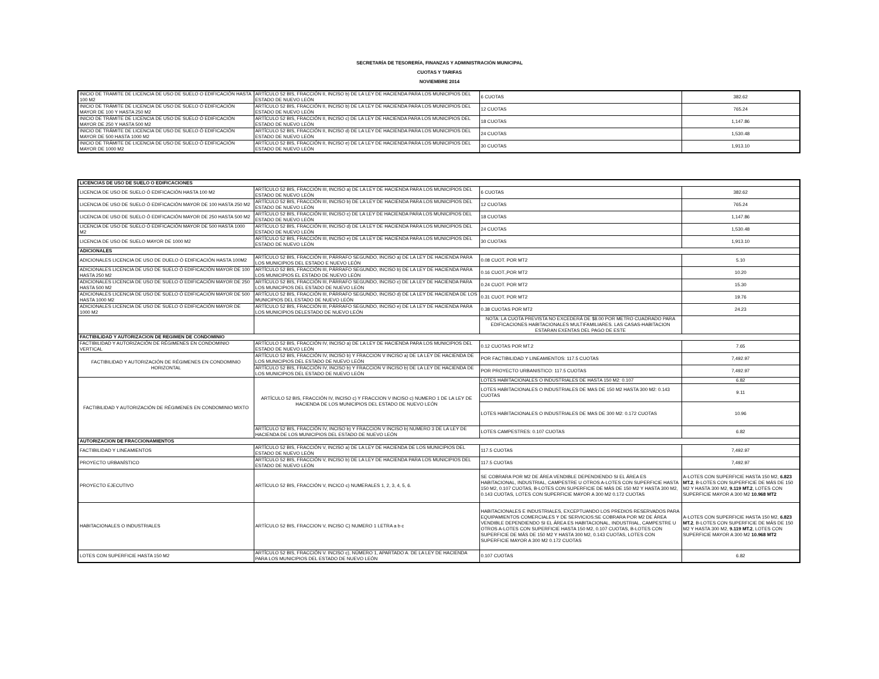SECRETARÍA DE TESORERÍA, FINANZAS Y ADMINISTRACIÓN MUNICIPAL
CUOTAS Y TARIFAS
NOVIEMBRE 2014
| INICIO DE TRAMITE DE LICENCIA DE USO DE SUELO O EDIFICACIÓN HASTA 100 M2 | ARTÍCULO 52 BIS, FRACCIÓN II, INCISO b) DE LA LEY DE HACIENDA PARA LOS MUNICIPIOS DEL ESTADO DE NUEVO LEÓN | 6 CUOTAS | 382.62 |
| INICIO DE TRÁMITE DE LICENCIA DE USO DE SUELO Ó EDIFICACIÓN MAYOR DE 100 Y HASTA 250 M2 | ARTÍCULO 52 BIS, FRACCIÓN II, INCISO b) DE LA LEY DE HACIENDA PARA LOS MUNICIPIOS DEL ESTADO DE NUEVO LEÓN | 12 CUOTAS | 765.24 |
| INICIO DE TRÁMITE DE LICENCIA DE USO DE SUELO Ó EDIFICACIÓN MAYOR DE 250 Y HASTA 500 M2 | ARTÍCULO 52 BIS, FRACCIÓN II, INCISO c) DE LA LEY DE HACIENDA PARA LOS MUNICIPIOS DEL ESTADO DE NUEVO LEÓN | 18 CUOTAS | 1,147.86 |
| INICIO DE TRÁMITE DE LICENCIA DE USO DE SUELO Ó EDIFICACIÓN MAYOR DE 500 HASTA 1000 M2 | ARTÍCULO 52 BIS, FRACCIÓN II, INCISO d) DE LA LEY DE HACIENDA PARA LOS MUNICIPIOS DEL ESTADO DE NUEVO LEÓN | 24 CUOTAS | 1,530.48 |
| INICIO DE TRÁMITE DE LICENCIA DE USO DE SUELO Ó EDIFICACIÓN MAYOR DE 1000 M2 | ARTÍCULO 52 BIS, FRACCIÓN II, INCISO e) DE LA LEY DE HACIENDA PARA LOS MUNICIPIOS DEL ESTADO DE NUEVO LEÓN | 30 CUOTAS | 1,913.10 |
| LICENCIAS DE USO DE SUELO O EDIFICACIONES | | | |
| --- | --- | --- | --- |
| LICENCIA DE USO DE SUELO Ó EDIFICACIÓN HASTA 100 M2 | ARTÍCULO 52 BIS, FRACCIÓN III, INCISO a) DE LA LEY DE HACIENDA PARA LOS MUNICIPIOS DEL ESTADO DE NUEVO LEÓN | 6 CUOTAS | 382.62 |
| LICENCIA DE USO DE SUELO Ó EDIFICACIÓN MAYOR DE 100 HASTA 250 M2 | ARTÍCULO 52 BIS, FRACCIÓN III, INCISO b) DE LA LEY DE HACIENDA PARA LOS MUNICIPIOS DEL ESTADO DE NUEVO LEÓN | 12 CUOTAS | 765.24 |
| LICENCIA DE USO DE SUELO Ó EDIFICACIÓN MAYOR DE 250 HASTA 500 M2 | ARTÍCULO 52 BIS, FRACCIÓN III, INCISO c) DE LA LEY DE HACIENDA PARA LOS MUNICIPIOS DEL ESTADO DE NUEVO LEÓN | 18 CUOTAS | 1,147.86 |
| LICENCIA DE USO DE SUELO Ó EDIFICACIÓN MAYOR DE 500 HASTA 1000 M2 | ARTÍCULO 52 BIS, FRACCIÓN III, INCISO d) DE LA LEY DE HACIENDA PARA LOS MUNICIPIOS DEL ESTADO DE NUEVO LEÓN | 24 CUOTAS | 1,530.48 |
| LICENCIA DE USO DE SUELO MAYOR DE 1000 M2 | ARTÍCULO 52 BIS, FRACCIÓN III, INCISO e) DE LA LEY DE HACIENDA PARA LOS MUNICIPIOS DEL ESTADO DE NUEVO LEÓN | 30 CUOTAS | 1,913.10 |
| ADICIONALES | | | |
| ADICIONALES LICENCIA DE USO DE DUELO Ó EDIFICACIÓN HASTA 100M2 | ARTÍCULO 52 BIS, FRACCIÓN III, PÁRRAFO SEGUNDO, INCISO a) DE LA LEY DE HACIENDA PARA LOS MUNICIPIOS DEL ESTADO E NUEVO LEÓN | 0.08 CUOT. POR MT2 | 5.10 |
| ADICIONALES LICENCIA DE USO DE SUELO Ó EDIFICACIÓN MAYOR DE 100 HASTA 250 M2 | ARTÍCULO 52 BIS, FRACCIÓN III, PÁRRAFO SEGUNDO, INCISO b) DE LA LEY DE HACIENDA PARA LOS MUNICIPIOS EL ESTADO DE NUEVO LEÓN | 0.16 CUOT.,POR MT2 | 10.20 |
| ADICIONALES LICENCIA DE USO DE SUELO Ó EDIFICACIÓN MAYOR DE 250 HASTA 500 M2 | ARTÍCULO 52 BIS, FRACCIÓN III, PÁRRAFO SEGUNDO, INCISO c) DE LA LEY DE HACIENDA PARA LOS MUNICIPIOS DEL ESTADO DE NUEVO LEÓN | 0.24 CUOT. POR MT2 | 15.30 |
| ADICIONALES LICENCIA DE USO DE SUELO Ó EDIFICACIÓN MAYOR DE 500 HASTA 1000 M2 | ARTÍCULO 52 BIS, FRACCIÓN III, PÁRRAFO SEGUNDO, INCISO d) DE LA LEY DE HACIENDA DE LOS MUNICIPIOS DEL ESTADO DE NUEVO LEÓN | 0.31 CUOT. POR MT2 | 19.76 |
| ADICIONALES LICENCIA DE USO DE SUELO Ó EDIFICACIÓN MAYOR DE 1000 M2 | ARTÍCULO 52 BIS, FRACCIÓN III, PÁRRAFO SEGUNDO, INCISO e) DE LA LEY DE HACIENDA PARA LOS MUNICIPIOS DELESTADO DE NUEVO LEÓN | 0.38 CUOTAS POR MT2 | 24.23 |
| | | NOTA: LA CUOTA PREVISTA NO EXCEDERÁ DE $8.00 POR METRO CUADRADO PARA EDIFICACIONES HABITACIONALES MULTIFAMILIARES. LAS CASAS-HABITACION ESTARAN EXENTAS DEL PAGO DE ESTE | |
| FACTIBILIDAD Y AUTORIZACION DE REGIMEN DE CONDOMINIO | | | |
| FACTIBILIDAD Y AUTORIZACIÓN DE RÉGIMENES EN CONDOMINIO VERTICAL | ARTÍCULO 52 BIS, FRACCIÓN IV, INCISO a) DE LA LEY DE HACIENDA PARA LOS MUNICIPIOS DEL ESTADO DE NUEVO LEÓN | 0.12 CUOTAS POR MT.2 | 7.65 |
| FACTIBILIDAD Y AUTORIZACIÓN DE RÉGIMENES EN CONDOMINIO HORIZONTAL | ARTÍCULO 52 BIS, FRACCIÓN IV, INCISO b) Y FRACCION V INCISO a) DE LA LEY DE HACIENDA DE LOS MUNICIPIOS DEL ESTADO DE NUEVO LEÓN | POR FACTIBILIDAD Y LINEAMIENTOS: 117.5 CUOTAS | 7,492.97 |
| | ARTÍCULO 52 BIS, FRACCIÓN IV, INCISO b) Y FRACCION V INCISO b) DE LA LEY DE HACIENDA DE LOS MUNICIPIOS DEL ESTADO DE NUEVO LEÓN | POR PROYECTO URBANISTICO: 117.5 CUOTAS | 7,492.97 |
| FACTIBILIDAD Y AUTORIZACIÓN DE RÉGIMENES EN CONDOMINIO MIXTO | ARTÍCULO 52 BIS, FRACCIÓN IV, INCISO c) Y FRACCION V INCISO c) NUMERO 1 DE LA LEY DE HACIENDA DE LOS MUNICIPIOS DEL ESTADO DE NUEVO LEÓN | LOTES HABITACIONALES O INDUSTRIALES DE HASTA 150 M2: 0.107 | 6.82 |
| | | LOTES HABITACIONALES O INDUSTRIALES DE MAS DE 150 M2 HASTA 300 M2: 0.143 CUOTAS | 9.11 |
| | | LOTES HABITACIONALES O INDUSTRIALES DE MAS DE 300 M2: 0.172 CUOTAS | 10.96 |
| | ARTÍCULO 52 BIS, FRACCIÓN IV, INCISO b) Y FRACCION V INCISO b) NUMERO 3 DE LA LEY DE HACIENDA DE LOS MUNICIPIOS DEL ESTADO DE NUEVO LEÓN | LOTES CAMPESTRES: 0.107 CUOTAS | 6.82 |
| AUTORIZACION DE FRACCIONAMIENTOS | | | |
| FACTIBILIDAD Y LINEAMIENTOS | ARTÍCULO 52 BIS, FRACCIÓN V, INCISO a) DE LA LEY DE HACIENDA DE LOS MUNICIPIOS DEL ESTADO DE NUEVO LEÓN | 117.5 CUOTAS | 7,492.97 |
| PROYECTO URBANÍSTICO | ARTÍCULO 52 BIS, FRACCIÓN V, INCISO b) DE LA LEY DE HACIENDA PARA LOS MUNICIPIOS DEL ESTADO DE NUEVO LEÓN | 117.5 CUOTAS | 7,492.97 |
| PROYECTO EJECUTIVO | ARTÍCULO 52 BIS, FRACCIÓN V, INCICO c) NUMERALES 1, 2, 3, 4, 5, 6. | SE COBRARA POR M2 DE ÁREA VENDIBLE DEPENDIENDO SI EL ÁREA ES HABITACIONAL, INDUSTRIAL, CAMPESTRE U OTROS A-LOTES CON SUPERFICIE HASTA 150 M2, 0.107 CUOTAS, B-LOTES CON SUPERFICIE DE MÁS DE 150 M2 Y HASTA 300 M2, 0.143 CUOTAS, LOTES CON SUPERFICIE MAYOR A 300 M2 0.172 CUOTAS | A-LOTES CON SUPERFICIE HASTA 150 M2, 6.823 MT.2 , B-LOTES CON SUPERFICIE DE MÁS DE 150 M2 Y HASTA 300 M2, 9.119 MT.2 , LOTES CON SUPERFICIE MAYOR A 300 M2 10.968 MT2 |
| HABITACIONALES O INDUSTRIALES | ARTÍCULO 52 BIS, FRACCION V, INCISO C) NUMERO 1 LETRA a b c | HABITACIONALES E INDUSTRIALES, EXCEPTUANDO LOS PREDIOS RESERVADOS PARA EQUIPAMIENTOS COMERCIALES Y DE SERVICIOS:SE COBRARA POR M2 DE ÁREA VENDIBLE DEPENDIENDO SI EL ÁREA ES HABITACIONAL, INDUSTRIAL, CAMPESTRE U OTROS A-LOTES CON SUPERFICIE HASTA 150 M2, 0.107 CUOTAS, B-LOTES CON SUPERFICIE DE MÁS DE 150 M2 Y HASTA 300 M2, 0.143 CUOTAS, LOTES CON SUPERFICIE MAYOR A 300 M2 0.172 CUOTAS | A-LOTES CON SUPERFICIE HASTA 150 M2, 6.823 MT.2 , B-LOTES CON SUPERFICIE DE MÁS DE 150 M2 Y HASTA 300 M2, 9.119 MT.2 , LOTES CON SUPERFICIE MAYOR A 300 M2 10.968 MT2 |
| LOTES CON SUPERFICIE HASTA 150 M2 | ARTÍCULO 52 BIS, FRACCIÓN V. INCISO c), NÚMERO 1, APARTADO A. DE LA LEY DE HACIENDA PARA LOS MUNICIPIOS DEL ESTADO DE NUEVO LEÓN | 0.107 CUOTAS | 6.82 |